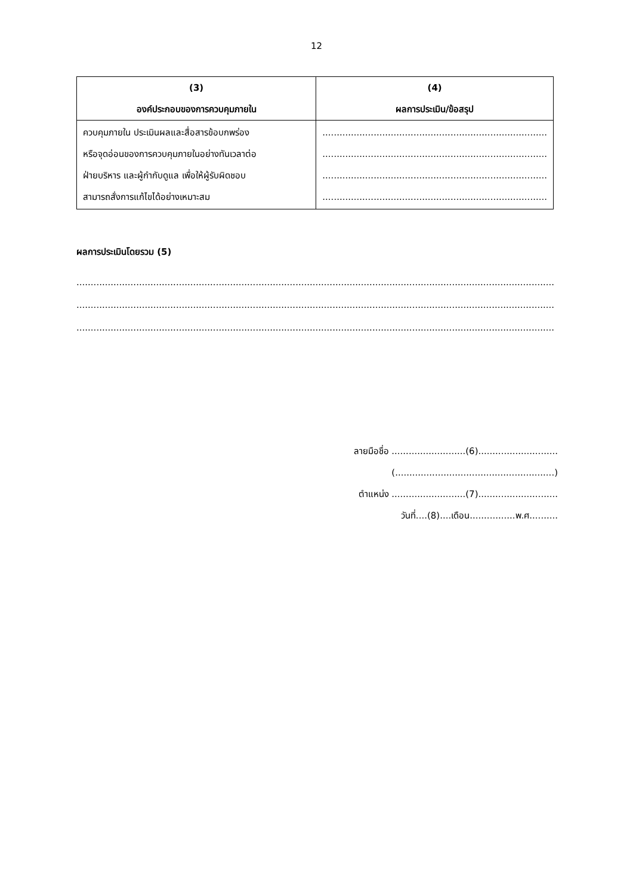12
| (3) องค์ประกอบของการควบคุมภายใน | (4) ผลการประเมิน/ข้อสรุป |
| --- | --- |
| ควบคุมภายใน ประเมินผลและสื่อสารข้อบกพร่อง หรือจุดอ่อนของการควบคุมภายในอย่างทันเวลาต่อ ฝ่ายบริหาร และผู้กำกับดูแล เพื่อให้ผู้รับผิดชอบ สามารถสั่งการแก้ไขได้อย่างเหมาะสม | ............................................................................... ............................................................................... ............................................................................... ............................................................................... |
ผลการประเมินโดยรวม (5)
........................................................................................................................................................................
........................................................................................................................................................................
........................................................................................................................................................................
ลายมือชื่อ ..........................(6)............................
(........................................................)
ตำแหน่ง ..........................(7)............................
วันที่....(8)....เดือน................พ.ศ..........